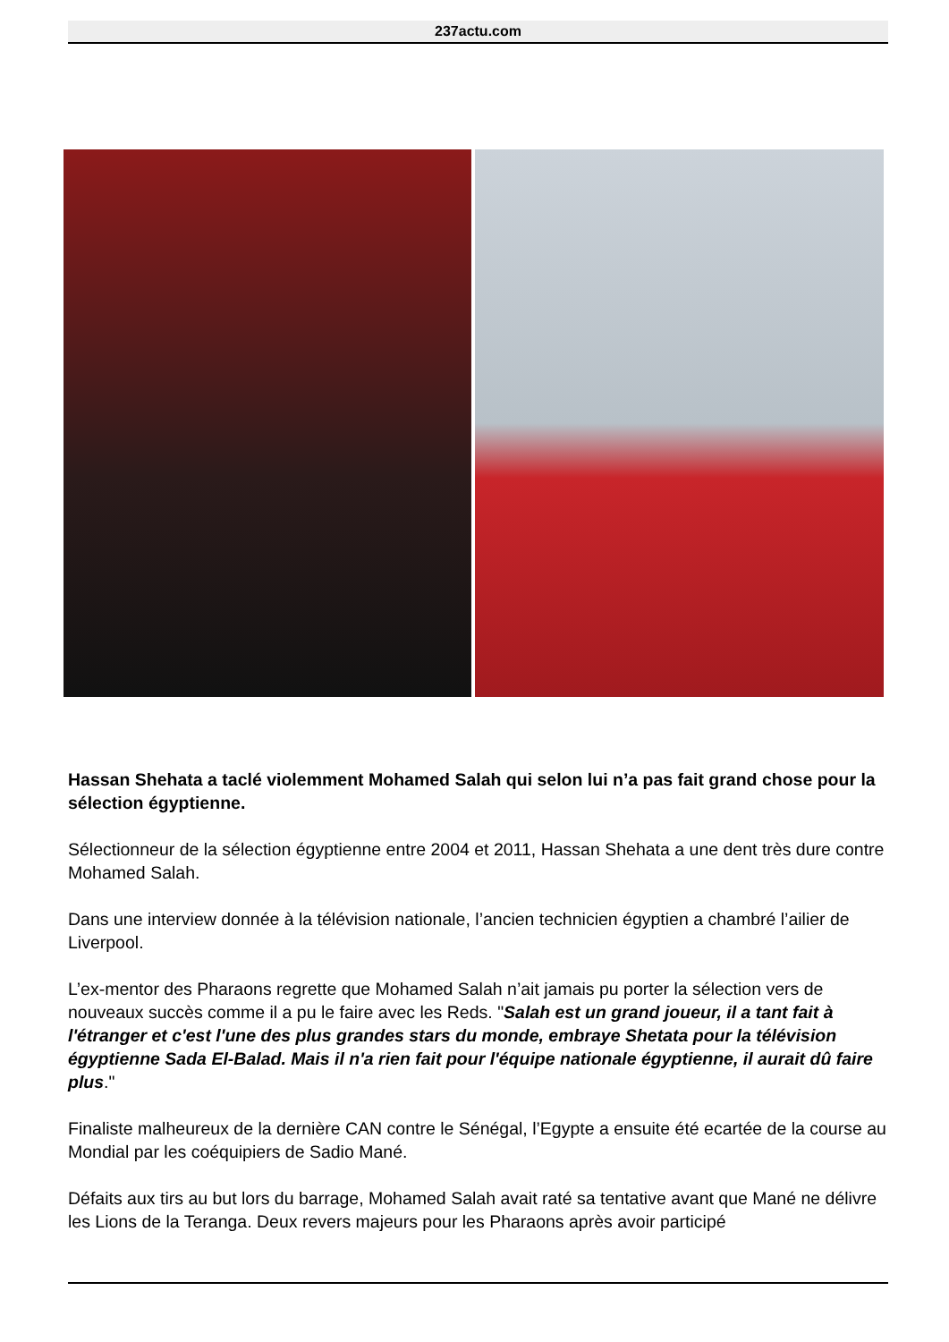237actu.com
Hassan Shehata a taclé violemment Mohamed Salah qui selon lui n’a pas fait grand chose pour la sélection égyptienne.
Sélectionneur de la sélection égyptienne entre 2004 et 2011, Hassan Shehata a une dent très dure contre Mohamed Salah.
Dans une interview donnée à la télévision nationale, l’ancien technicien égyptien a chambré l’ailier de Liverpool.
L’ex-mentor des Pharaons regrette que Mohamed Salah n’ait jamais pu porter la sélection vers de nouveaux succès comme il a pu le faire avec les Reds. "Salah est un grand joueur, il a tant fait à l'étranger et c'est l'une des plus grandes stars du monde, embraye Shetata pour la télévision égyptienne Sada El-Balad. Mais il n'a rien fait pour l'équipe nationale égyptienne, il aurait dû faire plus."
Finaliste malheureux de la dernière CAN contre le Sénégal, l’Egypte a ensuite été ecartée de la course au Mondial par les coéquipiers de Sadio Mané.
Défaits aux tirs au but lors du barrage, Mohamed Salah avait raté sa tentative avant que Mané ne délivre les Lions de la Teranga. Deux revers majeurs pour les Pharaons après avoir participé